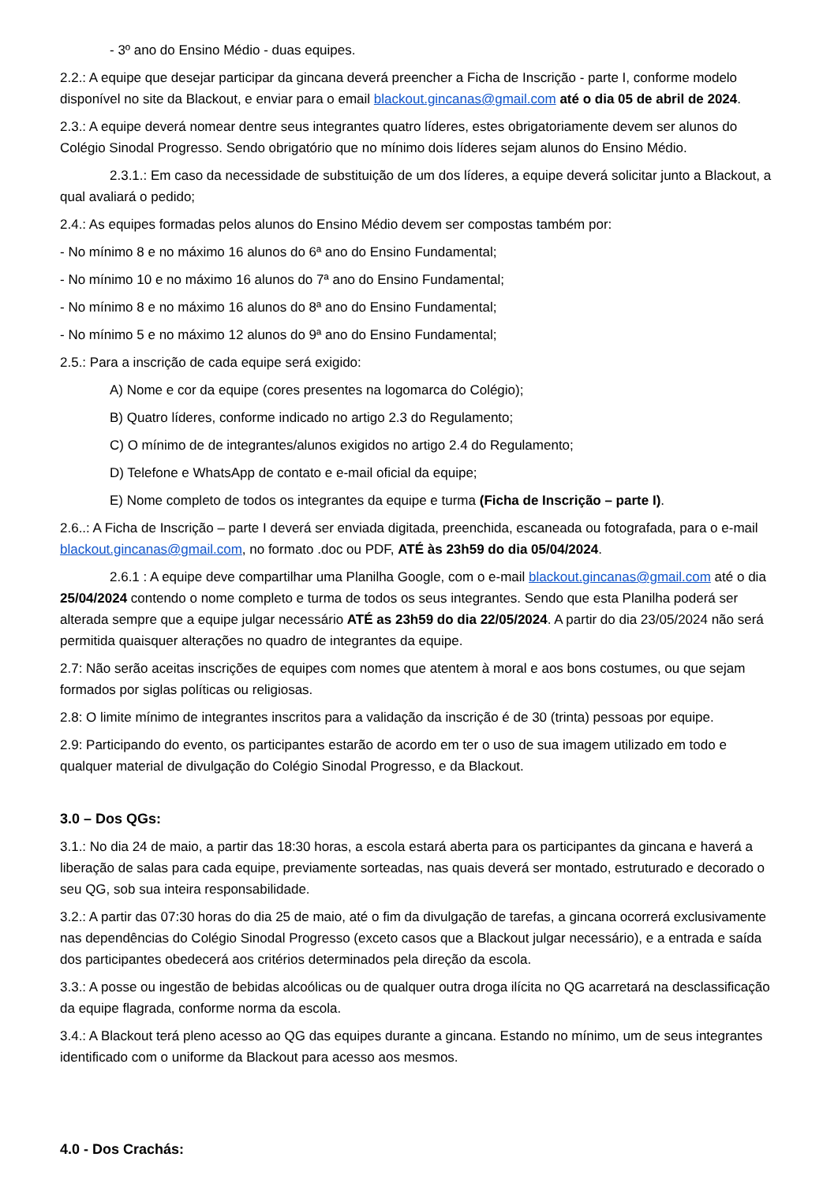- 3º ano do Ensino Médio - duas equipes.
2.2.: A equipe que desejar participar da gincana deverá preencher a Ficha de Inscrição - parte I, conforme modelo disponível no site da Blackout, e enviar para o email blackout.gincanas@gmail.com até o dia 05 de abril de 2024.
2.3.: A equipe deverá nomear dentre seus integrantes quatro líderes, estes obrigatoriamente devem ser alunos do Colégio Sinodal Progresso. Sendo obrigatório que no mínimo dois líderes sejam alunos do Ensino Médio.
2.3.1.: Em caso da necessidade de substituição de um dos líderes, a equipe deverá solicitar junto a Blackout, a qual avaliará o pedido;
2.4.: As equipes formadas pelos alunos do Ensino Médio devem ser compostas também por:
- No mínimo 8 e no máximo 16 alunos do 6ª ano do Ensino Fundamental;
- No mínimo 10 e no máximo 16 alunos do 7ª ano do Ensino Fundamental;
- No mínimo 8 e no máximo 16 alunos do 8ª ano do Ensino Fundamental;
- No mínimo 5 e no máximo 12 alunos do 9ª ano do Ensino Fundamental;
2.5.: Para a inscrição de cada equipe será exigido:
A) Nome e cor da equipe (cores presentes na logomarca do Colégio);
B) Quatro líderes, conforme indicado no artigo 2.3 do Regulamento;
C) O mínimo de de integrantes/alunos exigidos no artigo 2.4 do Regulamento;
D) Telefone e WhatsApp de contato e e-mail oficial da equipe;
E) Nome completo de todos os integrantes da equipe e turma (Ficha de Inscrição – parte I).
2.6..: A Ficha de Inscrição – parte I deverá ser enviada digitada, preenchida, escaneada ou fotografada, para o e-mail blackout.gincanas@gmail.com, no formato .doc ou PDF, ATÉ às 23h59 do dia 05/04/2024.
2.6.1 : A equipe deve compartilhar uma Planilha Google, com o e-mail blackout.gincanas@gmail.com até o dia 25/04/2024 contendo o nome completo e turma de todos os seus integrantes. Sendo que esta Planilha poderá ser alterada sempre que a equipe julgar necessário ATÉ as 23h59 do dia 22/05/2024. A partir do dia 23/05/2024 não será permitida quaisquer alterações no quadro de integrantes da equipe.
2.7: Não serão aceitas inscrições de equipes com nomes que atentem à moral e aos bons costumes, ou que sejam formados por siglas políticas ou religiosas.
2.8: O limite mínimo de integrantes inscritos para a validação da inscrição é de 30 (trinta) pessoas por equipe.
2.9: Participando do evento, os participantes estarão de acordo em ter o uso de sua imagem utilizado em todo e qualquer material de divulgação do Colégio Sinodal Progresso, e da Blackout.
3.0 – Dos QGs:
3.1.: No dia 24 de maio, a partir das 18:30 horas, a escola estará aberta para os participantes da gincana e haverá a liberação de salas para cada equipe, previamente sorteadas, nas quais deverá ser montado, estruturado e decorado o seu QG, sob sua inteira responsabilidade.
3.2.: A partir das 07:30 horas do dia 25 de maio, até o fim da divulgação de tarefas, a gincana ocorrerá exclusivamente nas dependências do Colégio Sinodal Progresso (exceto casos que a Blackout julgar necessário), e a entrada e saída dos participantes obedecerá aos critérios determinados pela direção da escola.
3.3.: A posse ou ingestão de bebidas alcoólicas ou de qualquer outra droga ilícita no QG acarretará na desclassificação da equipe flagrada, conforme norma da escola.
3.4.: A Blackout terá pleno acesso ao QG das equipes durante a gincana. Estando no mínimo, um de seus integrantes identificado com o uniforme da Blackout para acesso aos mesmos.
4.0 - Dos Crachás: